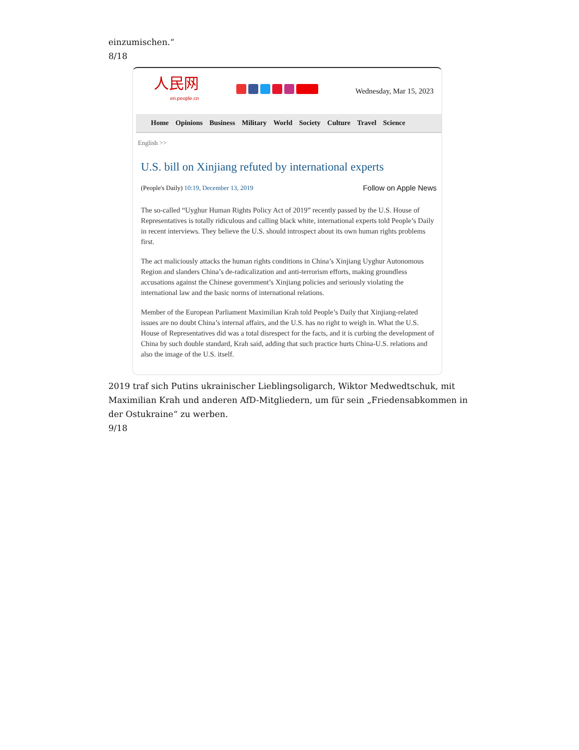einzumischen.“
8/18
人民网
en.people.cn
Wednesday, Mar 15, 2023
Home Opinions Business Military World Society Culture Travel Science
English >>
U.S. bill on Xinjiang refuted by international experts
(People's Daily) 10:19, December 13, 2019
Follow on Apple News
The so-called “Uyghur Human Rights Policy Act of 2019” recently passed by the U.S. House of Representatives is totally ridiculous and calling black white, international experts told People’s Daily in recent interviews. They believe the U.S. should introspect about its own human rights problems first.
The act maliciously attacks the human rights conditions in China’s Xinjiang Uyghur Autonomous Region and slanders China’s de-radicalization and anti-terrorism efforts, making groundless accusations against the Chinese government’s Xinjiang policies and seriously violating the international law and the basic norms of international relations.
Member of the European Parliament Maximilian Krah told People’s Daily that Xinjiang-related issues are no doubt China’s internal affairs, and the U.S. has no right to weigh in. What the U.S. House of Representatives did was a total disrespect for the facts, and it is curbing the development of China by such double standard, Krah said, adding that such practice hurts China-U.S. relations and also the image of the U.S. itself.
2019 traf sich Putins ukrainischer Lieblingsoligarch, Wiktor Medwedtschuk, mit Maximilian Krah und anderen AfD-Mitgliedern, um für sein „Friedensabkommen in der Ostukraine“ zu werben.
9/18